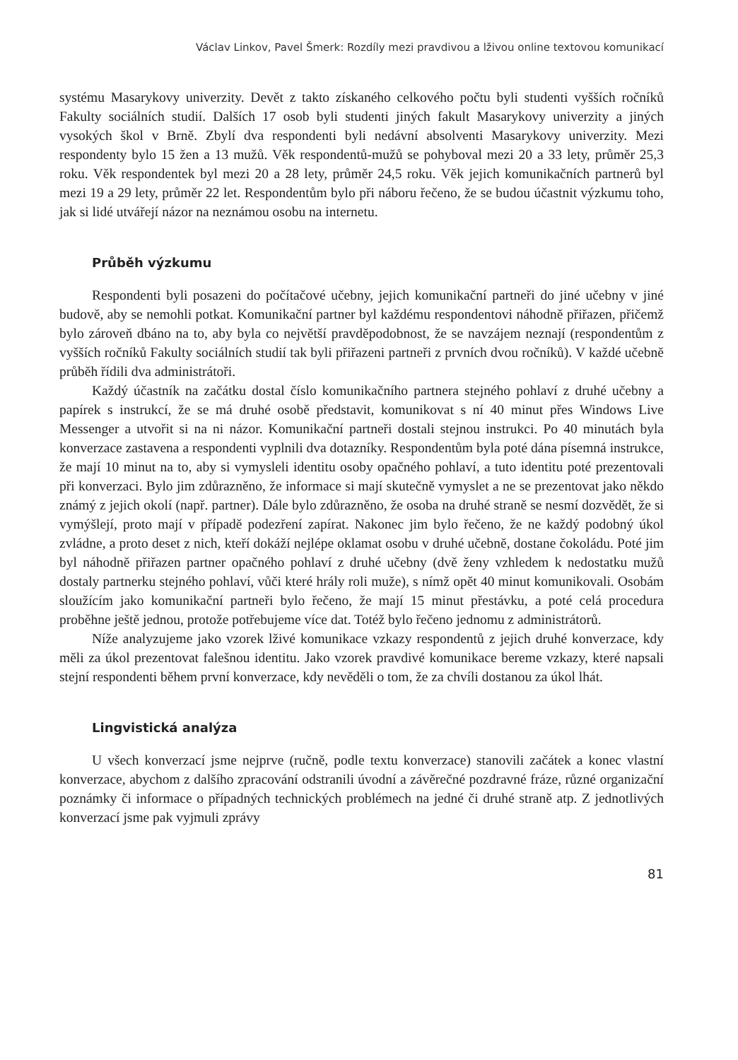Václav Linkov, Pavel Šmerk: Rozdíly mezi pravdivou a lživou online textovou komunikací
systému Masarykovy univerzity. Devět z takto získaného celkového počtu byli studenti vyšších ročníků Fakulty sociálních studií. Dalších 17 osob byli studenti jiných fakult Masarykovy univerzity a jiných vysokých škol v Brně. Zbylí dva respondenti byli nedávní absolventi Masarykovy univerzity. Mezi respondenty bylo 15 žen a 13 mužů. Věk respondentů-mužů se pohyboval mezi 20 a 33 lety, průměr 25,3 roku. Věk respondentek byl mezi 20 a 28 lety, průměr 24,5 roku. Věk jejich komunikačních partnerů byl mezi 19 a 29 lety, průměr 22 let. Respondentům bylo při náboru řečeno, že se budou účastnit výzkumu toho, jak si lidé utvářejí názor na neznámou osobu na internetu.
Průběh výzkumu
Respondenti byli posazeni do počítačové učebny, jejich komunikační partneři do jiné učebny v jiné budově, aby se nemohli potkat. Komunikační partner byl každému respondentovi náhodně přiřazen, přičemž bylo zároveň dbáno na to, aby byla co největší pravděpodobnost, že se navzájem neznají (respondentům z vyšších ročníků Fakulty sociálních studií tak byli přiřazeni partneři z prvních dvou ročníků). V každé učebně průběh řídili dva administrátoři.
Každý účastník na začátku dostal číslo komunikačního partnera stejného pohlaví z druhé učebny a papírek s instrukcí, že se má druhé osobě představit, komunikovat s ní 40 minut přes Windows Live Messenger a utvořit si na ni názor. Komunikační partneři dostali stejnou instrukci. Po 40 minutách byla konverzace zastavena a respondenti vyplnili dva dotazníky. Respondentům byla poté dána písemná instrukce, že mají 10 minut na to, aby si vymysleli identitu osoby opačného pohlaví, a tuto identitu poté prezentovali při konverzaci. Bylo jim zdůrazněno, že informace si mají skutečně vymyslet a ne se prezentovat jako někdo známý z jejich okolí (např. partner). Dále bylo zdůrazněno, že osoba na druhé straně se nesmí dozvědět, že si vymýšlejí, proto mají v případě podezření zapírat. Nakonec jim bylo řečeno, že ne každý podobný úkol zvládne, a proto deset z nich, kteří dokáží nejlépe oklamat osobu v druhé učebně, dostane čokoládu. Poté jim byl náhodně přiřazen partner opačného pohlaví z druhé učebny (dvě ženy vzhledem k nedostatku mužů dostaly partnerku stejného pohlaví, vůči které hrály roli muže), s nímž opět 40 minut komunikovali. Osobám sloužícím jako komunikační partneři bylo řečeno, že mají 15 minut přestávku, a poté celá procedura proběhne ještě jednou, protože potřebujeme více dat. Totéž bylo řečeno jednomu z administrátorů.
Níže analyzujeme jako vzorek lživé komunikace vzkazy respondentů z jejich druhé konverzace, kdy měli za úkol prezentovat falešnou identitu. Jako vzorek pravdivé komunikace bereme vzkazy, které napsali stejní respondenti během první konverzace, kdy nevěděli o tom, že za chvíli dostanou za úkol lhát.
Lingvistická analýza
U všech konverzací jsme nejprve (ručně, podle textu konverzace) stanovili začátek a konec vlastní konverzace, abychom z dalšího zpracování odstranili úvodní a závěrečné pozdravné fráze, různé organizační poznámky či informace o případných technických problémech na jedné či druhé straně atp. Z jednotlivých konverzací jsme pak vyjmuli zprávy
81